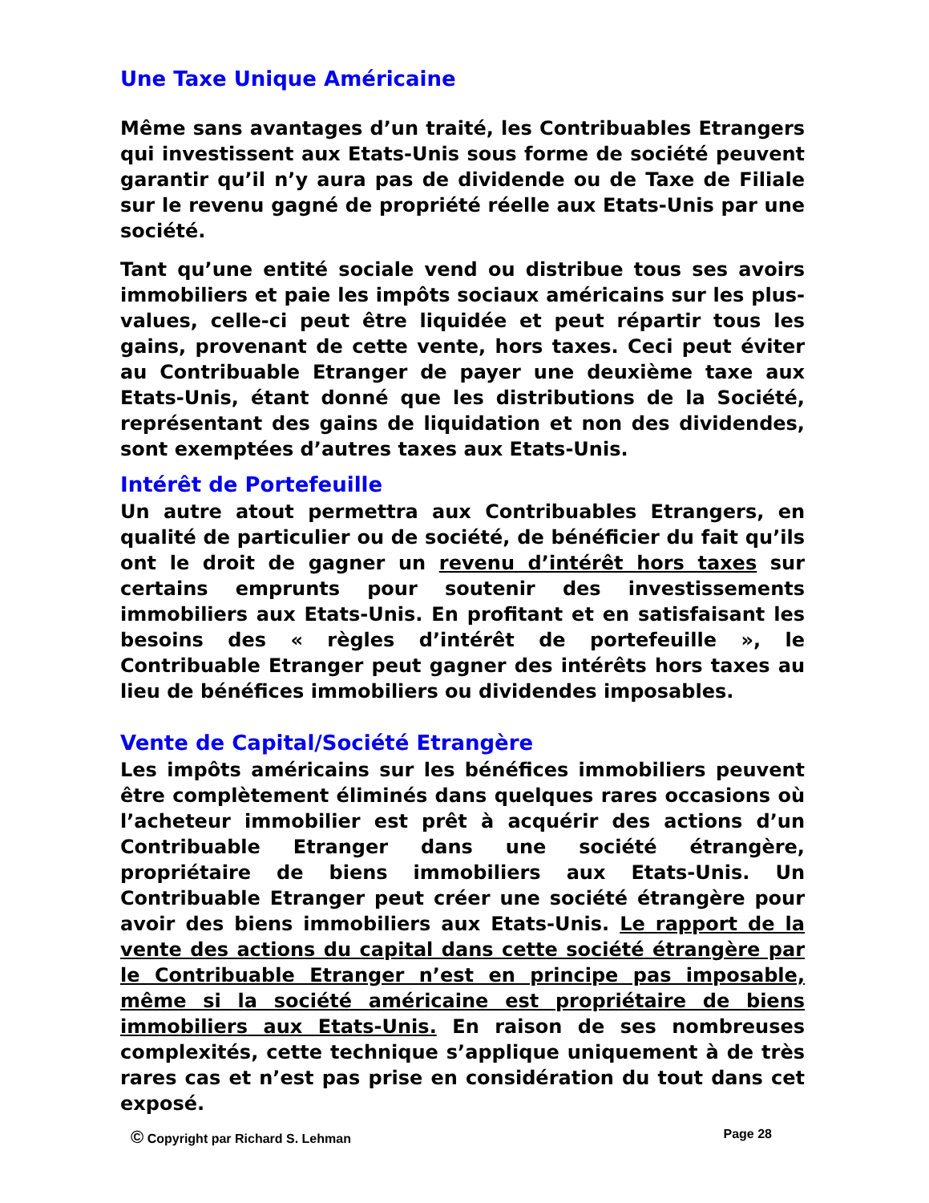Une Taxe Unique Américaine
Même sans avantages d’un traité, les Contribuables Etrangers qui investissent aux Etats-Unis sous forme de société peuvent garantir qu’il n’y aura pas de dividende ou de Taxe de Filiale sur le revenu gagné de propriété réelle aux Etats-Unis par une société.
Tant qu’une entité sociale vend ou distribue tous ses avoirs immobiliers et paie les impôts sociaux américains sur les plus-values, celle-ci peut être liquidée et peut répartir tous les gains, provenant de cette vente, hors taxes. Ceci peut éviter au Contribuable Etranger de payer une deuxième taxe aux Etats-Unis, étant donné que les distributions de la Société, représentant des gains de liquidation et non des dividendes, sont exemptées d’autres taxes aux Etats-Unis.
Intérêt de Portefeuille
Un autre atout permettra aux Contribuables Etrangers, en qualité de particulier ou de société, de bénéficier du fait qu’ils ont le droit de gagner un revenu d’intérêt hors taxes sur certains emprunts pour soutenir des investissements immobiliers aux Etats-Unis. En profitant et en satisfaisant les besoins des « règles d’intérêt de portefeuille », le Contribuable Etranger peut gagner des intérêts hors taxes au lieu de bénéfices immobiliers ou dividendes imposables.
Vente de Capital/Société Etrangère
Les impôts américains sur les bénéfices immobiliers peuvent être complètement éliminés dans quelques rares occasions où l’acheteur immobilier est prêt à acquérir des actions d’un Contribuable Etranger dans une société étrangère, propriétaire de biens immobiliers aux Etats-Unis. Un Contribuable Etranger peut créer une société étrangère pour avoir des biens immobiliers aux Etats-Unis. Le rapport de la vente des actions du capital dans cette société étrangère par le Contribuable Etranger n’est en principe pas imposable, même si la société américaine est propriétaire de biens immobiliers aux Etats-Unis. En raison de ses nombreuses complexités, cette technique s’applique uniquement à de très rares cas et n’est pas prise en considération du tout dans cet exposé.
© Copyright par Richard S. Lehman Page 28